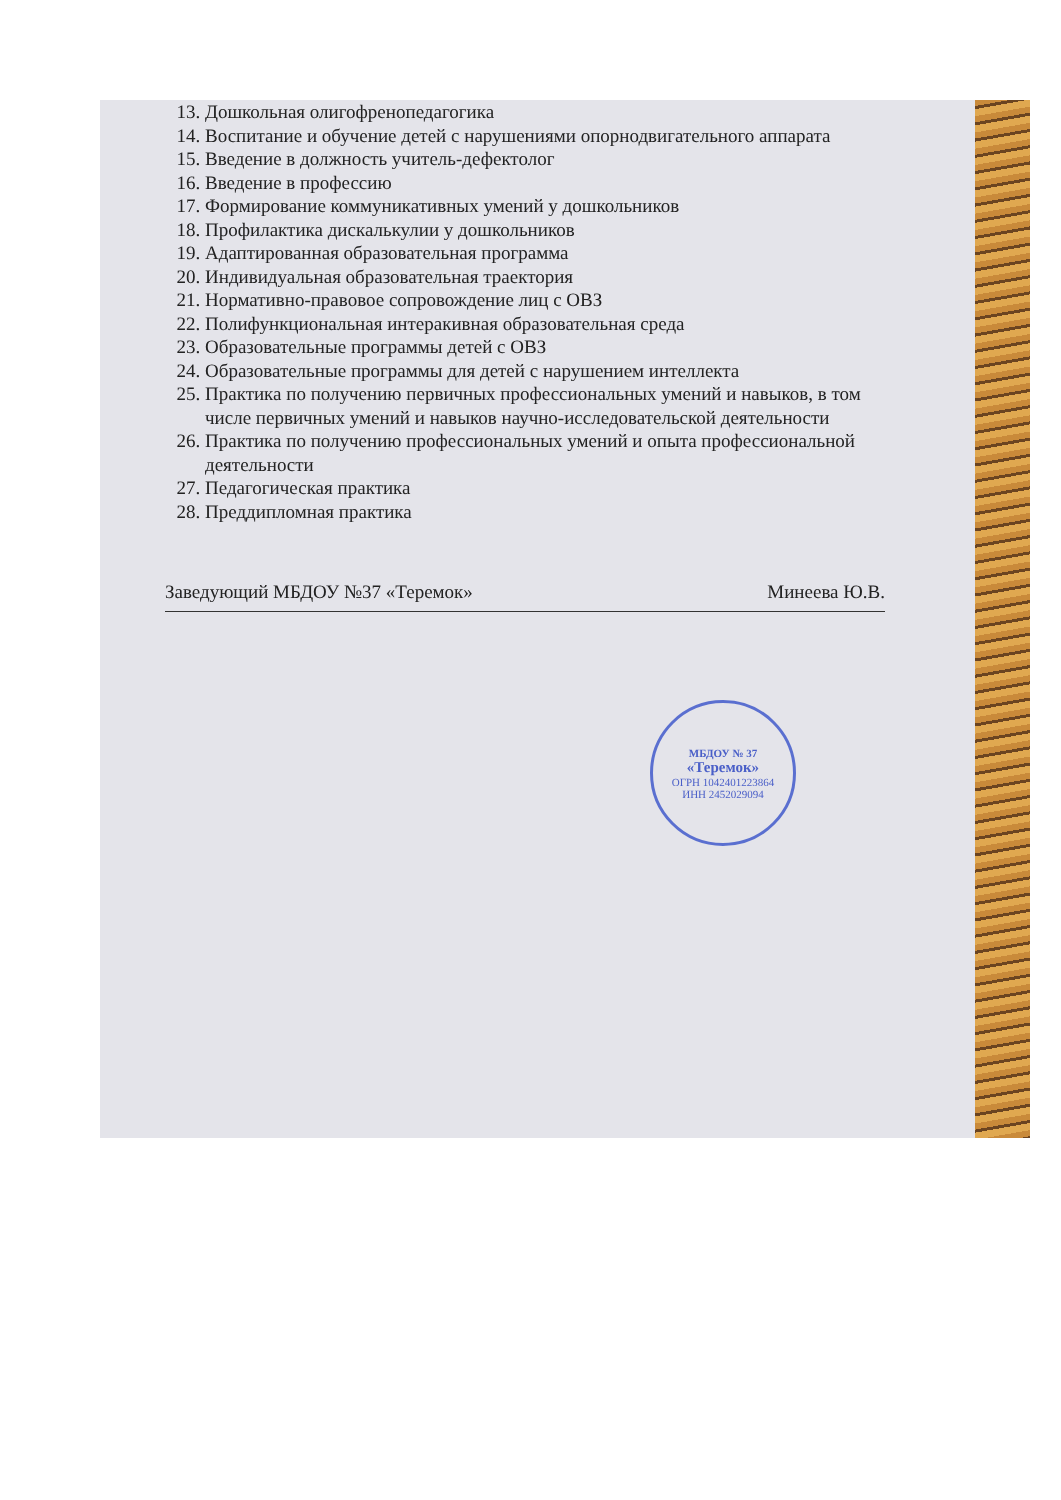13. Дошкольная олигофренопедагогика
14. Воспитание и обучение детей с нарушениями опорнодвигательного аппарата
15. Введение в должность учитель-дефектолог
16. Введение в профессию
17. Формирование коммуникативных умений у дошкольников
18. Профилактика дискалькулии у дошкольников
19. Адаптированная образовательная программа
20. Индивидуальная образовательная траектория
21. Нормативно-правовое сопровождение лиц с ОВЗ
22. Полифункциональная интеракивная образовательная среда
23. Образовательные программы детей с ОВЗ
24. Образовательные программы для детей с нарушением интеллекта
25. Практика по получению первичных профессиональных умений и навыков, в том числе первичных умений и навыков научно-исследовательской деятельности
26. Практика по получению профессиональных умений и опыта профессиональной деятельности
27. Педагогическая практика
28. Преддипломная практика
Заведующий МБДОУ №37 «Теремок» Минеева Ю.В.
МБДОУ № 37
«Теремок»
ОГРН 1042401223864
ИНН 2452029094